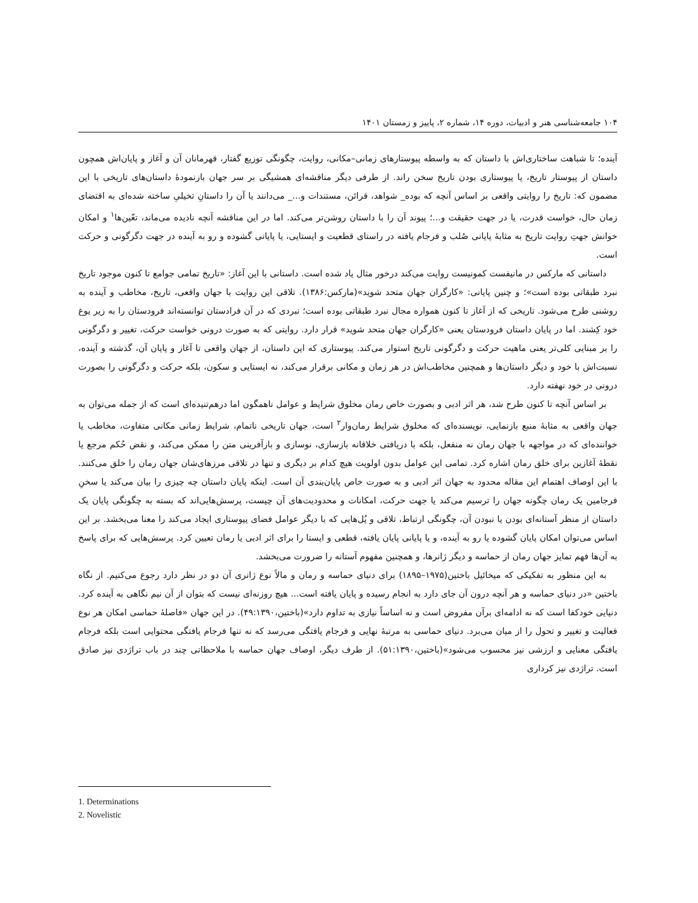۱۰۴ جامعه‌شناسی هنر و ادبیات، دوره ۱۴، شماره ۲، پاییز و زمستان ۱۴۰۱
آینده؛ تا شباهت ساختاری‌اش با داستان که به واسطه پیوستارهای زمانی–مکانی، روایت، چگونگی توزیع گفتار، قهرمانان آن و آغاز و پایان‌اش همچون داستان از پیوستار تاریخ، یا پیوستاری بودن تاریخ سخن راند. از طرفی دیگر مناقشه‌ای همشیگی بر سر جهان بازنمودۀ داستان‌های تاریخی با این مضمون که: تاریخ را روایتی واقعی بر اساس آنچه که بوده_ شواهد، قرائن، مستندات و..._ می‌دانند یا آن را داستانِ تخیلیِ ساخته شده‌ای به اقتضای زمان حال، خواست قدرت، یا در جهت حقیقت و...؛ پیوند آن را با داستان روشن‌تر می‌کند. اما در این مناقشه آنچه نادیده می‌ماند، تعّین‌ها<sup>۱</sup> و امکان خوانش جهتِ روایت تاریخ به مثابۀ پایانی صُلب و فرجام یافته در راستای قطعیت و ایستایی، یا پایانی گشوده و رو به آینده در جهت دگرگونی و حرکت است.
داستانی که مارکس در مانیفست کمونیست روایت می‌کند درخور مثال یاد شده است. داستانی با این آغاز: «تاریخ تمامی جوامع تا کنون موجود تاریخ نبرد طبقاتی بوده است»؛ و چنین پایانی: «کارگران جهان متحد شوید»(مارکس:۱۳۸۶). تلاقی این روایت با جهان واقعی، تاریخ، مخاطب و آینده به روشنی طرح می‌شود. تاریخی که از آغاز تا کنون همواره مجال نبرد طبقاتی بوده است؛ نبردی که در آن فرادستان توانسته‌اند فرودستان را به زیر یوغ خود کِشند. اما در پایان داستان فرودستان یعنی «کارگران جهان متحد شوید» قرار دارد. روایتی که به صورت درونی خواست حرکت، تغییر و دگرگونی را بر مبنایی کلی‌تر یعنی ماهیت حرکت و دگرگونی تاریخ استوار می‌کند. پیوستاری که این داستان، از جهان واقعی تا آغاز و پایان آن، گذشته و آینده، نسبت‌اش با خود و دیگر داستان‌ها و همچنین مخاطب‌اش در هر زمان و مکانی برقرار می‌کند، نه ایستایی و سکون، بلکه حرکت و دگرگونی را بصورت درونی در خود نهفته دارد.
بر اساس آنچه تا کنون طرح شد، هر اثر ادبی و بصورت خاص رمان مخلوق شرایط و عوامل ناهمگون اما درهم‌تنیده‌ای است که از جمله می‌توان به جهان واقعی به مثابۀ منبع بازنمایی، نویسنده‌ای که مخلوق شرایط رمان‌وار<sup>۲</sup> است، جهان تاریخی ناتمام، شرایط زمانی مکانی متفاوت، مخاطب یا خواننده‌ای که در مواجهه با جهان رمان نه منفعل، بلکه با دریافتی خلاقانه بازسازی، نوسازی و بازآفرینی متن را ممکن می‌کند، و نقض حُکم مرجع یا نقطۀ آغازین برای خلق رمان اشاره کرد. تمامی این عوامل بدون اولویت هیچ کدام بر دیگری و تنها در تلاقی مرزهای‌شان جهان رمان را خلق می‌کنند. با این اوصاف اهتمام این مقاله محدود به جهان اثر ادبی و به صورت خاص پایان‌بندی آن است. اینکه پایان داستان چه چیزی را بیان می‌کند یا سخنِ فرجامین یک رمان چگونه جهان را ترسیم می‌کند یا جهت حرکت، امکانات و محدودیت‌های آن چیست، پرسش‌هایی‌اند که بسته به چگونگی پایان یک داستان از منظر آستانه‌ای بودن یا نبودن آن، چگونگی ارتباط، تلاقی و پُل‌هایی که با دیگر عوامل فضای پیوستاری ایجاد می‌کند را معنا می‌بخشد. بر این اساس می‌توان امکان پایان گشوده یا رو به آینده، و یا پایانی پایان یافته، قطعی و ایستا را برای اثر ادبی یا رمان تعیین کرد. پرسش‌هایی که برای پاسخ به آن‌ها فهم تمایز جهان رمان از حماسه و دیگر ژانرها، و همچنین مفهوم آستانه را ضرورت می‌بخشد.
به این منظور به تفکیکی که میخائیل باختین(۱۹۷۵–۱۸۹۵) برای دنیای حماسه و رمان و مالاً نوع ژانری آن دو در نظر دارد رجوع می‌کنیم. از نگاه باختین «در دنیای حماسه و هر آنچه درون آن جای دارد به انجام رسیده و پایان یافته است... هیچ روزنه‌ای نیست که بتوان از آن نیم نگاهی به آینده کرد. دنیایی خودکفا است که نه ادامه‌ای برآن مفروض است و نه اساساً نیازی به تداوم دارد»(باختین،۴۹:۱۳۹۰). در این جهان «فاصلۀ حماسی امکان هر نوع فعالیت و تغییر و تحول را از میان می‌برد. دنیای حماسی به مرتبۀ نهایی و فرجام یافتگی می‌رسد که نه تنها فرجام یافتگی محتوایی است بلکه فرجام یافتگی معنایی و ارزشی نیز محسوب می‌شود»(باختین،۵۱:۱۳۹۰). از طرف دیگر، اوصاف جهان حماسه با ملاحظاتی چند در باب تراژدی نیز صادق است. تراژدی نیز کرداری
1. Determinations
2. Novelistic